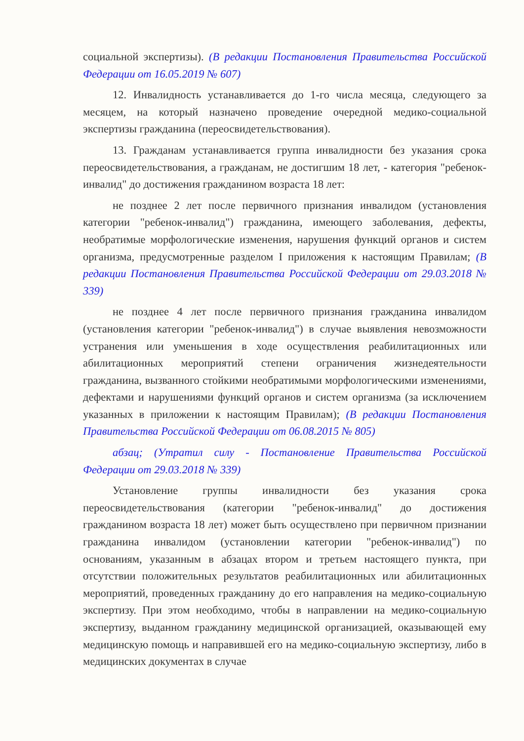социальной экспертизы). (В редакции Постановления Правительства Российской Федерации от 16.05.2019 № 607)
12. Инвалидность устанавливается до 1-го числа месяца, следующего за месяцем, на который назначено проведение очередной медико-социальной экспертизы гражданина (переосвидетельствования).
13. Гражданам устанавливается группа инвалидности без указания срока переосвидетельствования, а гражданам, не достигшим 18 лет, - категория "ребенок-инвалид" до достижения гражданином возраста 18 лет:
не позднее 2 лет после первичного признания инвалидом (установления категории "ребенок-инвалид") гражданина, имеющего заболевания, дефекты, необратимые морфологические изменения, нарушения функций органов и систем организма, предусмотренные разделом I приложения к настоящим Правилам; (В редакции Постановления Правительства Российской Федерации от 29.03.2018 № 339)
не позднее 4 лет после первичного признания гражданина инвалидом (установления категории "ребенок-инвалид") в случае выявления невозможности устранения или уменьшения в ходе осуществления реабилитационных или абилитационных мероприятий степени ограничения жизнедеятельности гражданина, вызванного стойкими необратимыми морфологическими изменениями, дефектами и нарушениями функций органов и систем организма (за исключением указанных в приложении к настоящим Правилам); (В редакции Постановления Правительства Российской Федерации от 06.08.2015 № 805)
абзац; (Утратил силу - Постановление Правительства Российской Федерации от 29.03.2018 № 339)
Установление группы инвалидности без указания срока переосвидетельствования (категории "ребенок-инвалид" до достижения гражданином возраста 18 лет) может быть осуществлено при первичном признании гражданина инвалидом (установлении категории "ребенок-инвалид") по основаниям, указанным в абзацах втором и третьем настоящего пункта, при отсутствии положительных результатов реабилитационных или абилитационных мероприятий, проведенных гражданину до его направления на медико-социальную экспертизу. При этом необходимо, чтобы в направлении на медико-социальную экспертизу, выданном гражданину медицинской организацией, оказывающей ему медицинскую помощь и направившей его на медико-социальную экспертизу, либо в медицинских документах в случае